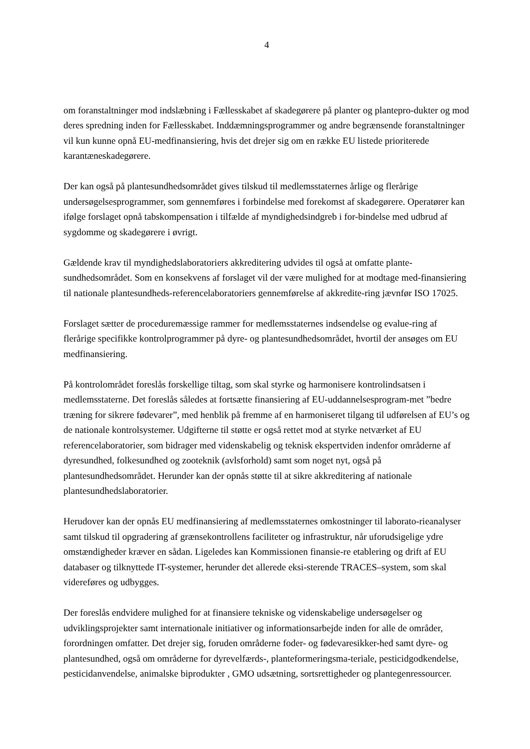4
om foranstaltninger mod indslæbning i Fællesskabet af skadegørere på planter og plantepro-dukter og mod deres spredning inden for Fællesskabet. Inddæmningsprogrammer og andre begrænsende foranstaltninger vil kun kunne opnå EU-medfinansiering, hvis det drejer sig om en række EU listede prioriterede karantæneskadegørere.
Der kan også på plantesundhedsområdet gives tilskud til medlemsstaternes årlige og flerårige undersøgelsesprogrammer, som gennemføres i forbindelse med forekomst af skadegørere. Operatører kan ifølge forslaget opnå tabskompensation i tilfælde af myndighedsindgreb i for-bindelse med udbrud af sygdomme og skadegørere i øvrigt.
Gældende krav til myndighedslaboratoriers akkreditering udvides til også at omfatte plante-sundhedsområdet. Som en konsekvens af forslaget vil der være mulighed for at modtage med-finansiering til nationale plantesundheds-referencelaboratoriers gennemførelse af akkredite-ring jævnfør ISO 17025.
Forslaget sætter de proceduremæssige rammer for medlemsstaternes indsendelse og evalue-ring af flerårige specifikke kontrolprogrammer på dyre- og plantesundhedsområdet, hvortil der ansøges om EU medfinansiering.
På kontrolområdet foreslås forskellige tiltag, som skal styrke og harmonisere kontrolindsatsen i medlemsstaterne. Det foreslås således at fortsætte finansiering af EU-uddannelsesprogram-met ”bedre træning for sikrere fødevarer”, med henblik på fremme af en harmoniseret tilgang til udførelsen af EU’s og de nationale kontrolsystemer. Udgifterne til støtte er også rettet mod at styrke netværket af EU referencelaboratorier, som bidrager med videnskabelig og teknisk ekspertviden indenfor områderne af dyresundhed, folkesundhed og zooteknik (avlsforhold) samt som noget nyt, også på plantesundhedsområdet. Herunder kan der opnås støtte til at sikre akkreditering af nationale plantesundhedslaboratorier.
Herudover kan der opnås EU medfinansiering af medlemsstaternes omkostninger til laborato-rieanalyser samt tilskud til opgradering af grænsekontrollens faciliteter og infrastruktur, når uforudsigelige ydre omstændigheder kræver en sådan. Ligeledes kan Kommissionen finansie-re etablering og drift af EU databaser og tilknyttede IT-systemer, herunder det allerede eksi-sterende TRACES–system, som skal videreføres og udbygges.
Der foreslås endvidere mulighed for at finansiere tekniske og videnskabelige undersøgelser og udviklingsprojekter samt internationale initiativer og informationsarbejde inden for alle de områder, forordningen omfatter. Det drejer sig, foruden områderne foder- og fødevaresikker-hed samt dyre- og plantesundhed, også om områderne for dyrevelfærds-, planteformeringsma-teriale, pesticidgodkendelse, pesticidanvendelse, animalske biprodukter , GMO udsætning, sortsrettigheder og plantegenressourcer.